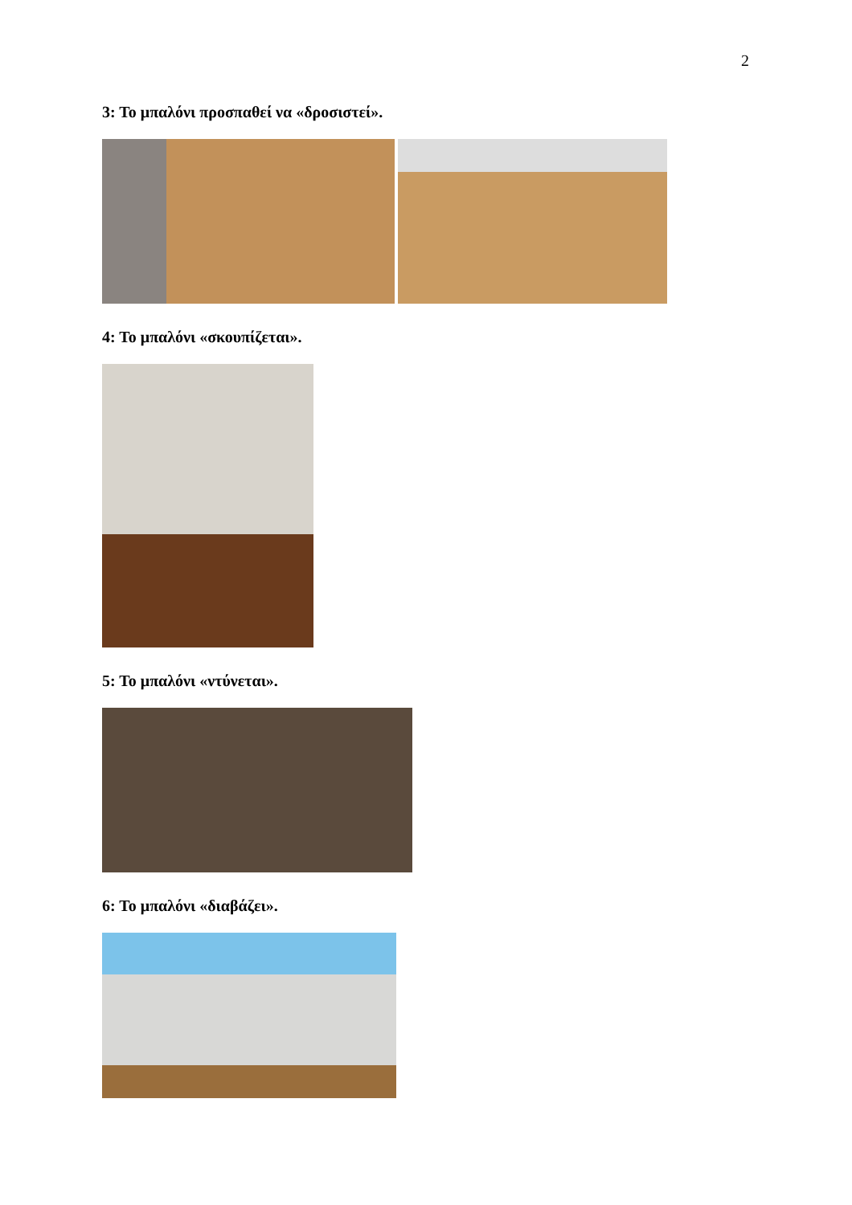2
3: Το μπαλόνι προσπαθεί να «δροσιστεί».
4: Το μπαλόνι «σκουπίζεται».
5: Το μπαλόνι «ντύνεται».
6: Το μπαλόνι «διαβάζει».